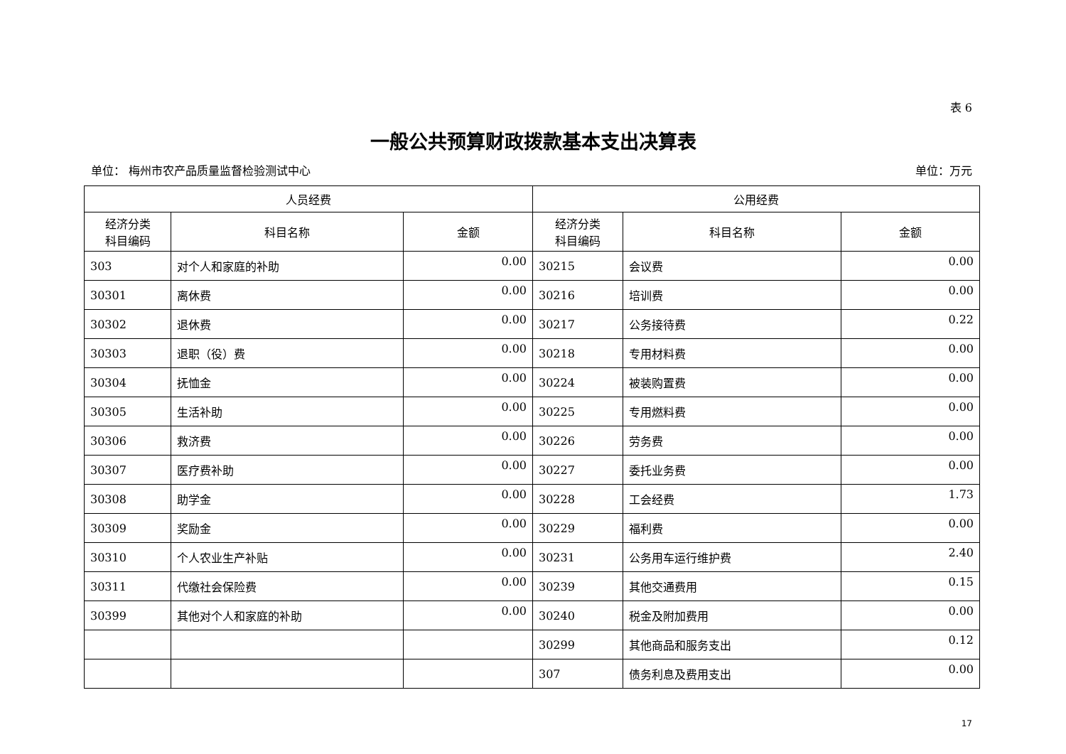表 6
一般公共预算财政拨款基本支出决算表
单位： 梅州市农产品质量监督检验测试中心 单位：万元
| 人员经费 | | | 公用经费 | | |
| --- | --- | --- | --- | --- | --- |
| 经济分类 科目编码 | 科目名称 | 金额 | 经济分类 科目编码 | 科目名称 | 金额 |
| 303 | 对个人和家庭的补助 | 0.00 | 30215 | 会议费 | 0.00 |
| 30301 | 离休费 | 0.00 | 30216 | 培训费 | 0.00 |
| 30302 | 退休费 | 0.00 | 30217 | 公务接待费 | 0.22 |
| 30303 | 退职（役）费 | 0.00 | 30218 | 专用材料费 | 0.00 |
| 30304 | 抚恤金 | 0.00 | 30224 | 被装购置费 | 0.00 |
| 30305 | 生活补助 | 0.00 | 30225 | 专用燃料费 | 0.00 |
| 30306 | 救济费 | 0.00 | 30226 | 劳务费 | 0.00 |
| 30307 | 医疗费补助 | 0.00 | 30227 | 委托业务费 | 0.00 |
| 30308 | 助学金 | 0.00 | 30228 | 工会经费 | 1.73 |
| 30309 | 奖励金 | 0.00 | 30229 | 福利费 | 0.00 |
| 30310 | 个人农业生产补贴 | 0.00 | 30231 | 公务用车运行维护费 | 2.40 |
| 30311 | 代缴社会保险费 | 0.00 | 30239 | 其他交通费用 | 0.15 |
| 30399 | 其他对个人和家庭的补助 | 0.00 | 30240 | 税金及附加费用 | 0.00 |
| | | | 30299 | 其他商品和服务支出 | 0.12 |
| | | | 307 | 债务利息及费用支出 | 0.00 |
17